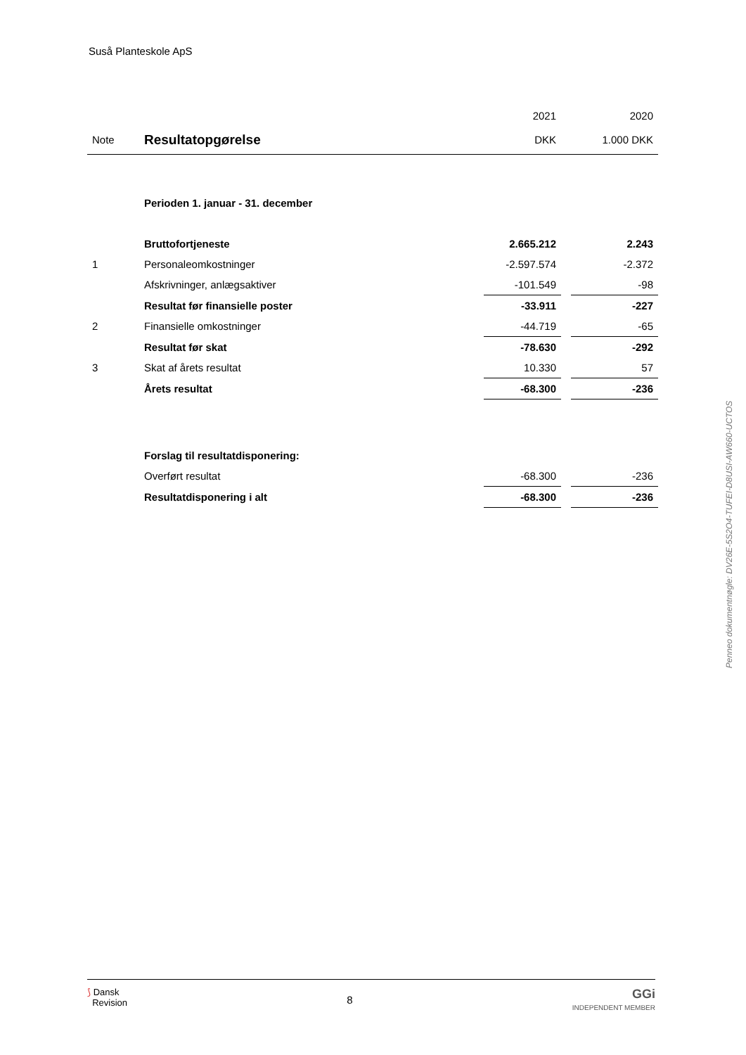Suså Planteskole ApS
| | | 2021 | | 2020 |
| Note | Resultatopgørelse | DKK | | 1.000 DKK |
| | Perioden 1. januar - 31. december | | | |
| | Bruttofortjeneste | 2.665.212 | | 2.243 |
| 1 | Personaleomkostninger | -2.597.574 | | -2.372 |
| | Afskrivninger, anlægsaktiver | -101.549 | | -98 |
| | Resultat før finansielle poster | -33.911 | | -227 |
| 2 | Finansielle omkostninger | -44.719 | | -65 |
| | Resultat før skat | -78.630 | | -292 |
| 3 | Skat af årets resultat | 10.330 | | 57 |
| | Årets resultat | -68.300 | | -236 |
| | Forslag til resultatdisponering: | | | |
| | Overført resultat | -68.300 | | -236 |
| | Resultatdisponering i alt | -68.300 | | -236 |
Penneo dokumentnøgle: DV26E-5S2O4-TUFEI-D8USI-AW660-UCTOS
⟆ Dansk
Revision
8
GGi
INDEPENDENT MEMBER